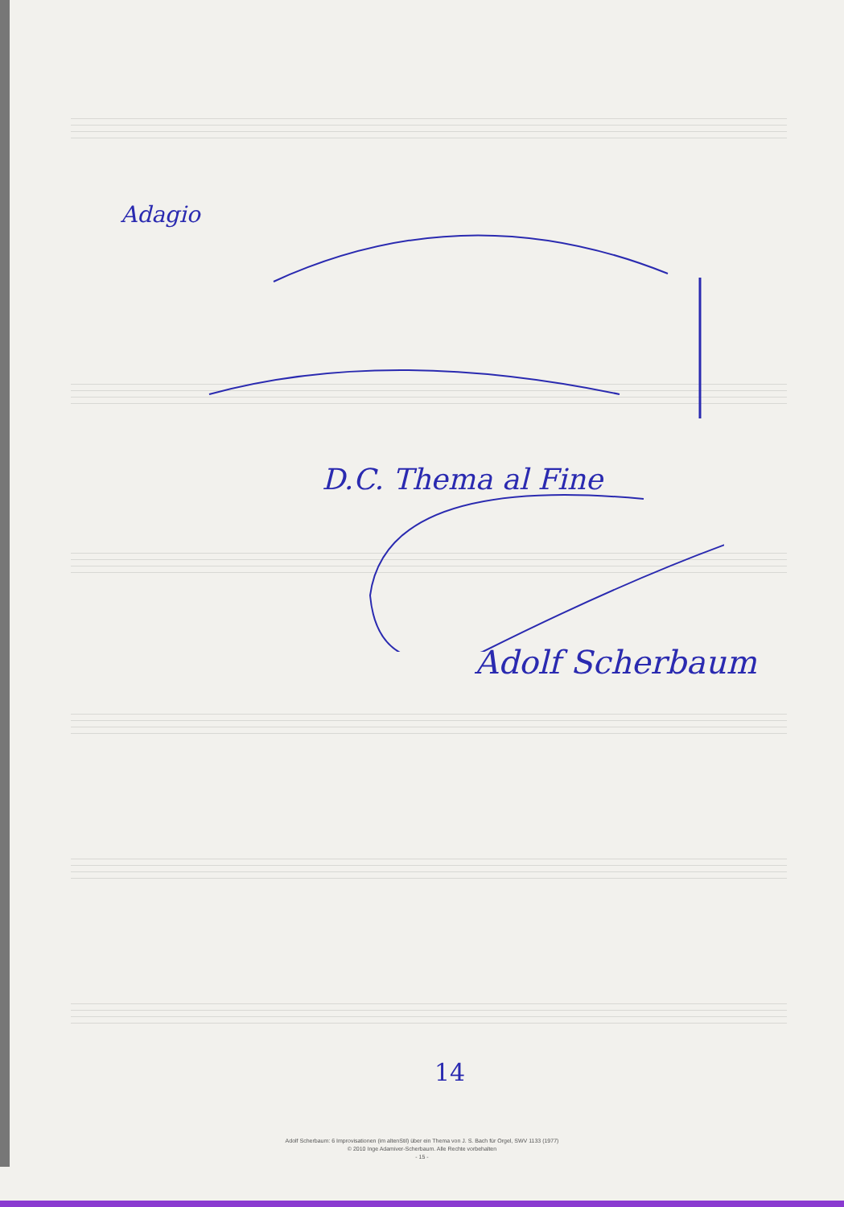Adagio
D.C. Thema al Fine
Adolf Scherbaum
14
Adolf Scherbaum: 6 Improvisationen (im altenStil) über ein Thema von J. S. Bach für Orgel, SWV 1133 (1977)
© 2010 Inge Adamiver-Scherbaum. Alle Rechte vorbehalten
- 15 -